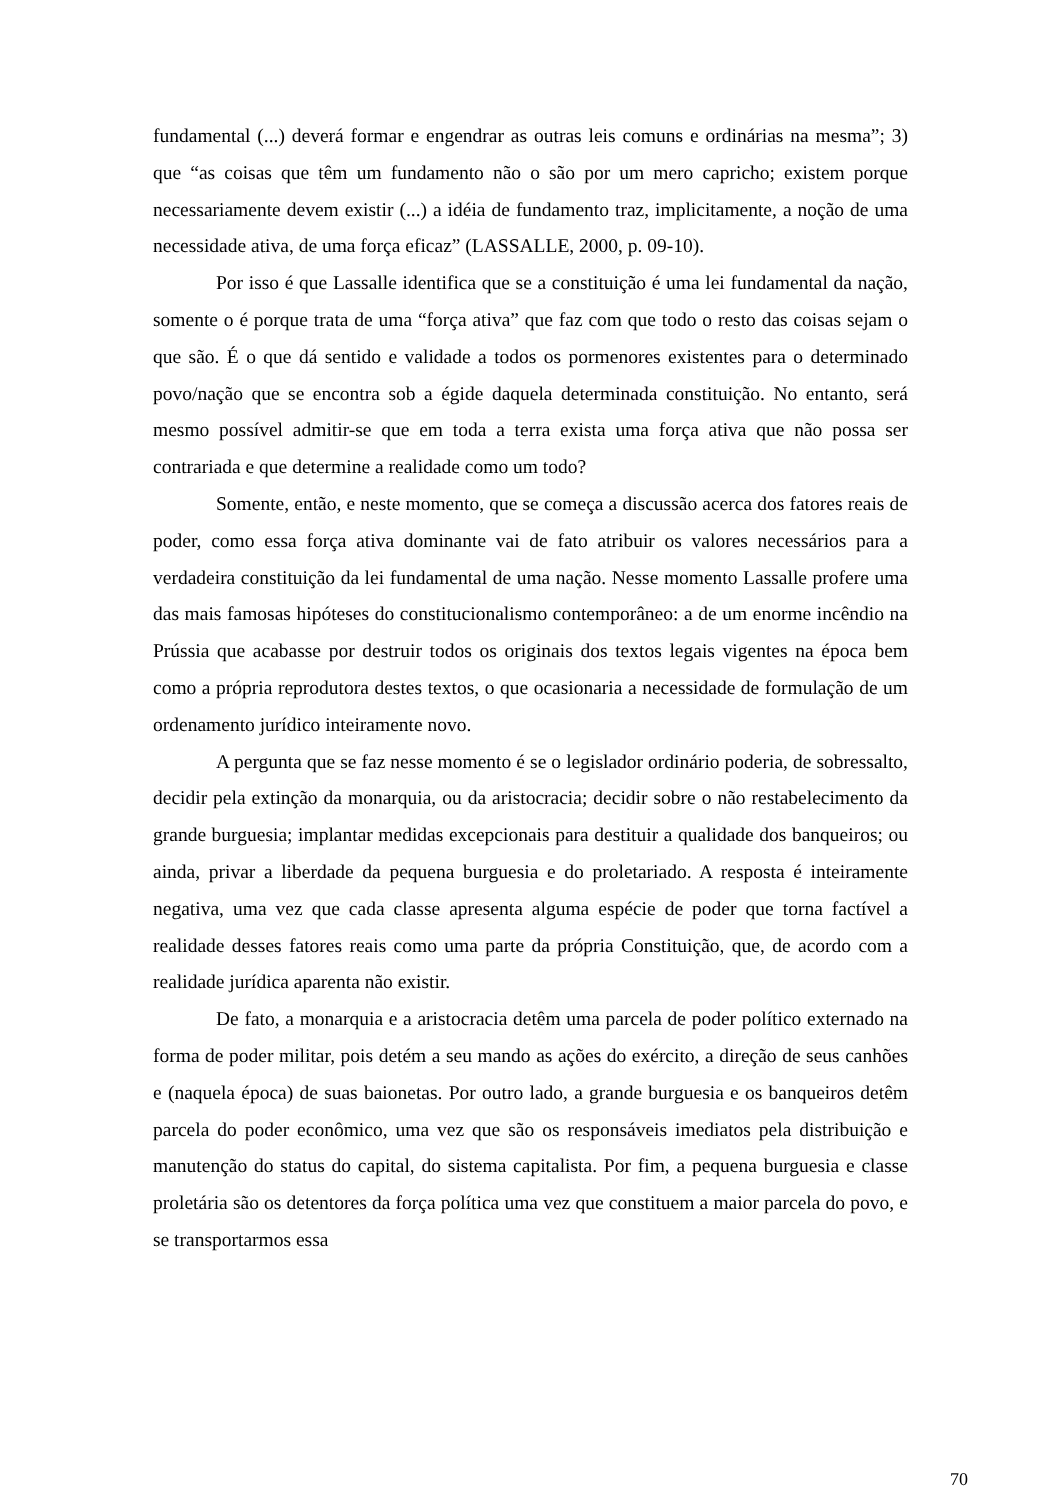fundamental (...) deverá formar e engendrar as outras leis comuns e ordinárias na mesma”; 3) que “as coisas que têm um fundamento não o são por um mero capricho; existem porque necessariamente devem existir (...) a idéia de fundamento traz, implicitamente, a noção de uma necessidade ativa, de uma força eficaz” (LASSALLE, 2000, p. 09-10).
Por isso é que Lassalle identifica que se a constituição é uma lei fundamental da nação, somente o é porque trata de uma “força ativa” que faz com que todo o resto das coisas sejam o que são. É o que dá sentido e validade a todos os pormenores existentes para o determinado povo/nação que se encontra sob a égide daquela determinada constituição. No entanto, será mesmo possível admitir-se que em toda a terra exista uma força ativa que não possa ser contrariada e que determine a realidade como um todo?
Somente, então, e neste momento, que se começa a discussão acerca dos fatores reais de poder, como essa força ativa dominante vai de fato atribuir os valores necessários para a verdadeira constituição da lei fundamental de uma nação. Nesse momento Lassalle profere uma das mais famosas hipóteses do constitucionalismo contemporâneo: a de um enorme incêndio na Prússia que acabasse por destruir todos os originais dos textos legais vigentes na época bem como a própria reprodutora destes textos, o que ocasionaria a necessidade de formulação de um ordenamento jurídico inteiramente novo.
A pergunta que se faz nesse momento é se o legislador ordinário poderia, de sobressalto, decidir pela extinção da monarquia, ou da aristocracia; decidir sobre o não restabelecimento da grande burguesia; implantar medidas excepcionais para destituir a qualidade dos banqueiros; ou ainda, privar a liberdade da pequena burguesia e do proletariado. A resposta é inteiramente negativa, uma vez que cada classe apresenta alguma espécie de poder que torna factível a realidade desses fatores reais como uma parte da própria Constituição, que, de acordo com a realidade jurídica aparenta não existir.
De fato, a monarquia e a aristocracia detêm uma parcela de poder político externado na forma de poder militar, pois detém a seu mando as ações do exército, a direção de seus canhões e (naquela época) de suas baionetas. Por outro lado, a grande burguesia e os banqueiros detêm parcela do poder econômico, uma vez que são os responsáveis imediatos pela distribuição e manutenção do status do capital, do sistema capitalista. Por fim, a pequena burguesia e classe proletária são os detentores da força política uma vez que constituem a maior parcela do povo, e se transportarmos essa
70